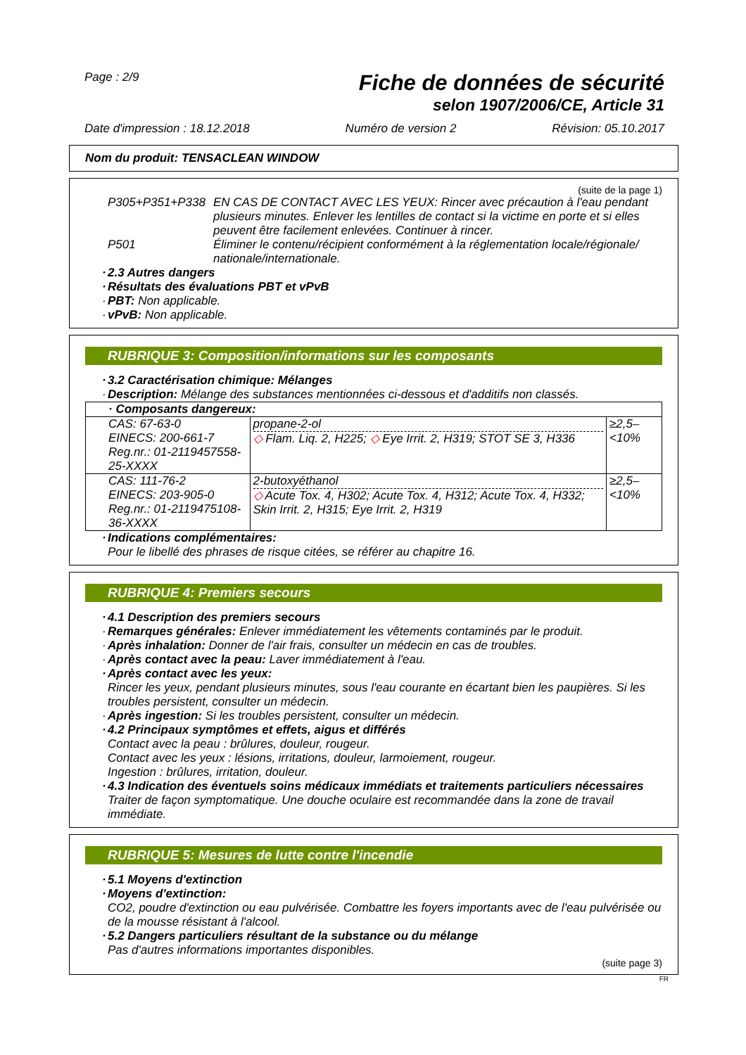Page : 2/9
Fiche de données de sécurité
selon 1907/2006/CE, Article 31
Date d'impression : 18.12.2018 Numéro de version 2 Révision: 05.10.2017
Nom du produit: TENSACLEAN WINDOW
(suite de la page 1)
P305+P351+P338 EN CAS DE CONTACT AVEC LES YEUX: Rincer avec précaution à l'eau pendant plusieurs minutes. Enlever les lentilles de contact si la victime en porte et si elles peuvent être facilement enlevées. Continuer à rincer.
P501 Éliminer le contenu/récipient conformément à la réglementation locale/régionale/ nationale/internationale.
· 2.3 Autres dangers
· Résultats des évaluations PBT et vPvB
· PBT: Non applicable.
· vPvB: Non applicable.
RUBRIQUE 3: Composition/informations sur les composants
· 3.2 Caractérisation chimique: Mélanges
· Description: Mélange des substances mentionnées ci-dessous et d'additifs non classés.
| · Composants dangereux: | | |
| CAS: 67-63-0 EINECS: 200-661-7 Reg.nr.: 01-2119457558-25-XXXX | propane-2-ol ◇ Flam. Liq. 2, H225; ◇ Eye Irrit. 2, H319; STOT SE 3, H336 | ≥2,5–<10% |
| CAS: 111-76-2 EINECS: 203-905-0 Reg.nr.: 01-2119475108-36-XXXX | 2-butoxyéthanol ◇ Acute Tox. 4, H302; Acute Tox. 4, H312; Acute Tox. 4, H332; Skin Irrit. 2, H315; Eye Irrit. 2, H319 | ≥2,5–<10% |
· Indications complémentaires:
Pour le libellé des phrases de risque citées, se référer au chapitre 16.
RUBRIQUE 4: Premiers secours
· 4.1 Description des premiers secours
· Remarques générales: Enlever immédiatement les vêtements contaminés par le produit.
· Après inhalation: Donner de l'air frais, consulter un médecin en cas de troubles.
· Après contact avec la peau: Laver immédiatement à l'eau.
· Après contact avec les yeux:
Rincer les yeux, pendant plusieurs minutes, sous l'eau courante en écartant bien les paupières. Si les troubles persistent, consulter un médecin.
· Après ingestion: Si les troubles persistent, consulter un médecin.
· 4.2 Principaux symptômes et effets, aigus et différés
Contact avec la peau : brûlures, douleur, rougeur.
Contact avec les yeux : lésions, irritations, douleur, larmoiement, rougeur.
Ingestion : brûlures, irritation, douleur.
· 4.3 Indication des éventuels soins médicaux immédiats et traitements particuliers nécessaires
Traiter de façon symptomatique. Une douche oculaire est recommandée dans la zone de travail immédiate.
RUBRIQUE 5: Mesures de lutte contre l'incendie
· 5.1 Moyens d'extinction
· Moyens d'extinction:
CO2, poudre d'extinction ou eau pulvérisée. Combattre les foyers importants avec de l'eau pulvérisée ou de la mousse résistant à l'alcool.
· 5.2 Dangers particuliers résultant de la substance ou du mélange
Pas d'autres informations importantes disponibles.
(suite page 3)
FR